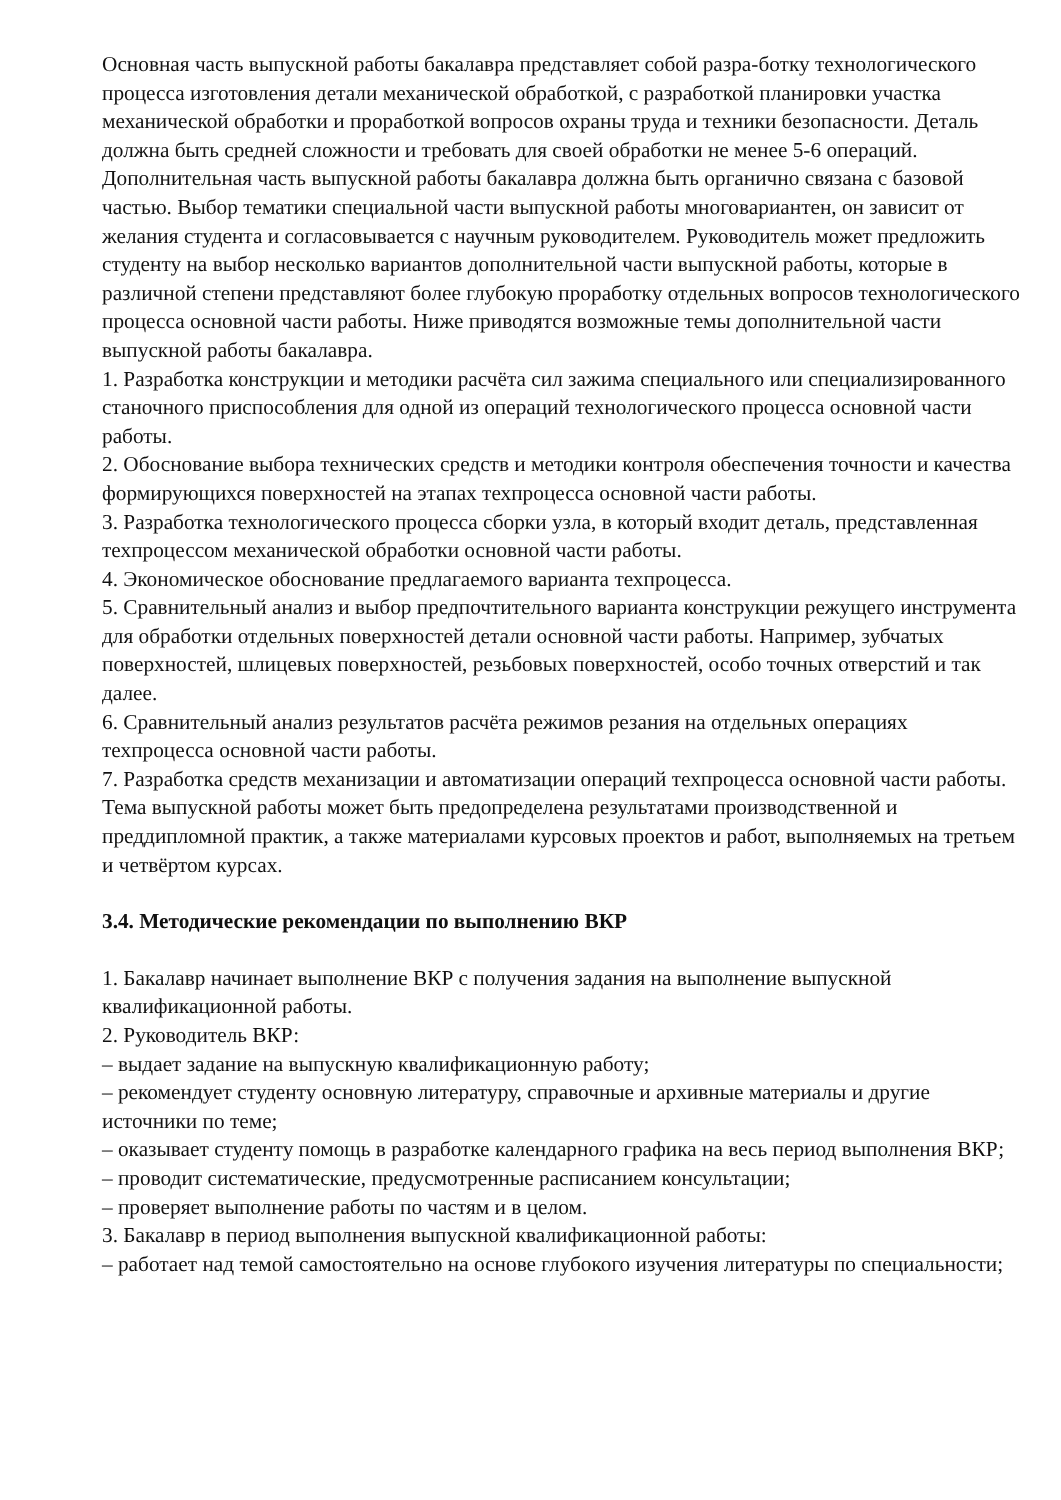Основная часть выпускной работы бакалавра представляет собой разра-ботку технологического процесса изготовления детали механической обработкой, с разработкой планировки участка механической обработки и проработкой вопросов охраны труда и техники безопасности. Деталь должна быть средней сложности и требовать для своей обработки не менее 5-6 операций.
Дополнительная часть выпускной работы бакалавра должна быть органично связана с базовой частью. Выбор тематики специальной части выпускной работы многовариантен, он зависит от желания студента и согласовывается с научным руководителем. Руководитель может предложить студенту на выбор несколько вариантов дополнительной части выпускной работы, которые в различной степени представляют более глубокую проработку отдельных вопросов технологического процесса основной части работы. Ниже приводятся возможные темы дополнительной части выпускной работы бакалавра.
1. Разработка конструкции и методики расчёта сил зажима специального или специализированного станочного приспособления для одной из операций технологического процесса основной части работы.
2. Обоснование выбора технических средств и методики контроля обеспечения точности и качества формирующихся поверхностей на этапах техпроцесса основной части работы.
3. Разработка технологического процесса сборки узла, в который входит деталь, представленная техпроцессом механической обработки основной части работы.
4. Экономическое обоснование предлагаемого варианта техпроцесса.
5. Сравнительный анализ и выбор предпочтительного варианта конструкции режущего инструмента для обработки отдельных поверхностей детали основной части работы. Например, зубчатых поверхностей, шлицевых поверхностей, резьбовых поверхностей, особо точных отверстий и так далее.
6. Сравнительный анализ результатов расчёта режимов резания на отдельных операциях техпроцесса основной части работы.
7. Разработка средств механизации и автоматизации операций техпроцесса основной части работы.
Тема выпускной работы может быть предопределена результатами производственной и преддипломной практик, а также материалами курсовых проектов и работ, выполняемых на третьем и четвёртом курсах.
3.4. Методические рекомендации по выполнению ВКР
1. Бакалавр начинает выполнение ВКР с получения задания на выполнение выпускной квалификационной работы.
2. Руководитель ВКР:
– выдает задание на выпускную квалификационную работу;
– рекомендует студенту основную литературу, справочные и архивные материалы и другие источники по теме;
– оказывает студенту помощь в разработке календарного графика на весь период выполнения ВКР;
– проводит систематические, предусмотренные расписанием консультации;
– проверяет выполнение работы по частям и в целом.
3. Бакалавр в период выполнения выпускной квалификационной работы:
– работает над темой самостоятельно на основе глубокого изучения литературы по специальности;